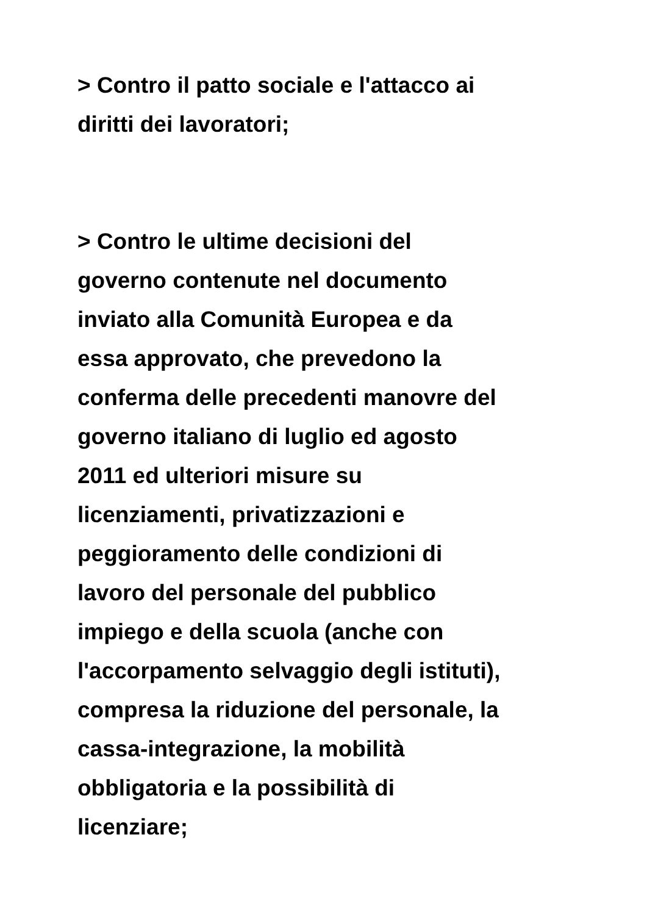> Contro il patto sociale e l'attacco ai
diritti dei lavoratori;
> Contro le ultime decisioni del
governo contenute nel documento
inviato alla Comunità Europea e da
essa approvato, che prevedono la
conferma delle precedenti manovre del
governo italiano di luglio ed agosto
2011 ed ulteriori misure su
licenziamenti, privatizzazioni e
peggioramento delle condizioni di
lavoro del personale del pubblico
impiego e della scuola (anche con
l'accorpamento selvaggio degli istituti),
compresa la riduzione del personale, la
cassa-integrazione, la mobilità
obbligatoria e la possibilità di
licenziare;